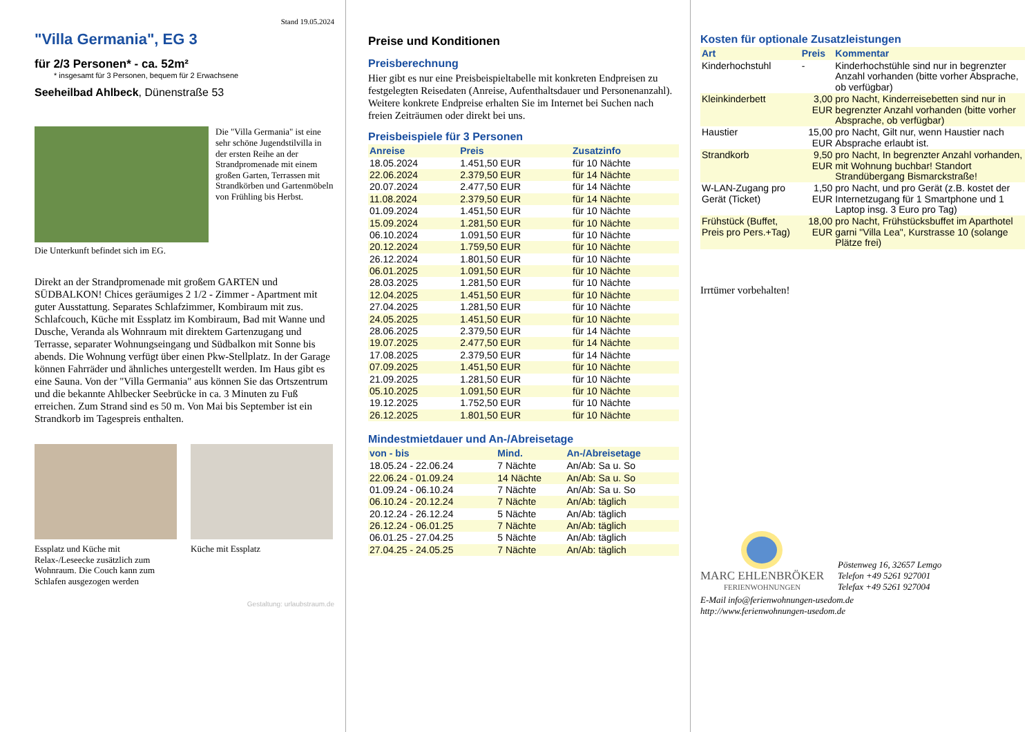Stand 19.05.2024
"Villa Germania", EG 3
für 2/3 Personen* - ca. 52m²
* insgesamt für 3 Personen, bequem für 2 Erwachsene
Seeheilbad Ahlbeck, Dünenstraße 53
Die "Villa Germania" ist eine sehr schöne Jugendstilvilla in der ersten Reihe an der Strandpromenade mit einem großen Garten, Terrassen mit Strandkörben und Gartenmöbeln von Frühling bis Herbst.
Die Unterkunft befindet sich im EG.
Direkt an der Strandpromenade mit großem GARTEN und SÜDBALKON! Chices geräumiges 2 1/2 - Zimmer - Apartment mit guter Ausstattung. Separates Schlafzimmer, Kombiraum mit zus. Schlafcouch, Küche mit Essplatz im Kombiraum, Bad mit Wanne und Dusche, Veranda als Wohnraum mit direktem Gartenzugang und Terrasse, separater Wohnungseingang und Südbalkon mit Sonne bis abends. Die Wohnung verfügt über einen Pkw-Stellplatz. In der Garage können Fahrräder und ähnliches untergestellt werden. Im Haus gibt es eine Sauna. Von der "Villa Germania" aus können Sie das Ortszentrum und die bekannte Ahlbecker Seebrücke in ca. 3 Minuten zu Fuß erreichen. Zum Strand sind es 50 m. Von Mai bis September ist ein Strandkorb im Tagespreis enthalten.
Essplatz und Küche mit Relax-/Leseecke zusätzlich zum Wohnraum. Die Couch kann zum Schlafen ausgezogen werden
Küche mit Essplatz
Gestaltung: urlaubstraum.de
Preise und Konditionen
Preisberechnung
Hier gibt es nur eine Preisbeispieltabelle mit konkreten Endpreisen zu festgelegten Reisedaten (Anreise, Aufenthaltsdauer und Personenanzahl). Weitere konkrete Endpreise erhalten Sie im Internet bei Suchen nach freien Zeiträumen oder direkt bei uns.
Preisbeispiele für 3 Personen
| Anreise | Preis | Zusatzinfo |
| --- | --- | --- |
| 18.05.2024 | 1.451,50 EUR | für 10 Nächte |
| 22.06.2024 | 2.379,50 EUR | für 14 Nächte |
| 20.07.2024 | 2.477,50 EUR | für 14 Nächte |
| 11.08.2024 | 2.379,50 EUR | für 14 Nächte |
| 01.09.2024 | 1.451,50 EUR | für 10 Nächte |
| 15.09.2024 | 1.281,50 EUR | für 10 Nächte |
| 06.10.2024 | 1.091,50 EUR | für 10 Nächte |
| 20.12.2024 | 1.759,50 EUR | für 10 Nächte |
| 26.12.2024 | 1.801,50 EUR | für 10 Nächte |
| 06.01.2025 | 1.091,50 EUR | für 10 Nächte |
| 28.03.2025 | 1.281,50 EUR | für 10 Nächte |
| 12.04.2025 | 1.451,50 EUR | für 10 Nächte |
| 27.04.2025 | 1.281,50 EUR | für 10 Nächte |
| 24.05.2025 | 1.451,50 EUR | für 10 Nächte |
| 28.06.2025 | 2.379,50 EUR | für 14 Nächte |
| 19.07.2025 | 2.477,50 EUR | für 14 Nächte |
| 17.08.2025 | 2.379,50 EUR | für 14 Nächte |
| 07.09.2025 | 1.451,50 EUR | für 10 Nächte |
| 21.09.2025 | 1.281,50 EUR | für 10 Nächte |
| 05.10.2025 | 1.091,50 EUR | für 10 Nächte |
| 19.12.2025 | 1.752,50 EUR | für 10 Nächte |
| 26.12.2025 | 1.801,50 EUR | für 10 Nächte |
Mindestmietdauer und An-/Abreisetage
| von - bis | Mind. | An-/Abreisetage |
| --- | --- | --- |
| 18.05.24 - 22.06.24 | 7 Nächte | An/Ab: Sa u. So |
| 22.06.24 - 01.09.24 | 14 Nächte | An/Ab: Sa u. So |
| 01.09.24 - 06.10.24 | 7 Nächte | An/Ab: Sa u. So |
| 06.10.24 - 20.12.24 | 7 Nächte | An/Ab: täglich |
| 20.12.24 - 26.12.24 | 5 Nächte | An/Ab: täglich |
| 26.12.24 - 06.01.25 | 7 Nächte | An/Ab: täglich |
| 06.01.25 - 27.04.25 | 5 Nächte | An/Ab: täglich |
| 27.04.25 - 24.05.25 | 7 Nächte | An/Ab: täglich |
Kosten für optionale Zusatzleistungen
| Art | Preis | Kommentar |
| --- | --- | --- |
| Kinderhochstuhl | - | Kinderhochstühle sind nur in begrenzter Anzahl vorhanden (bitte vorher Absprache, ob verfügbar) |
| Kleinkinderbett | 3,00 EUR | pro Nacht, Kinderreisebetten sind nur in begrenzter Anzahl vorhanden (bitte vorher Absprache, ob verfügbar) |
| Haustier | 15,00 EUR | pro Nacht, Gilt nur, wenn Haustier nach Absprache erlaubt ist. |
| Strandkorb | 9,50 EUR | pro Nacht, In begrenzter Anzahl vorhanden, mit Wohnung buchbar! Standort Strandübergang Bismarckstraße! |
| W-LAN-Zugang pro Gerät (Ticket) | 1,50 EUR | pro Nacht, und pro Gerät (z.B. kostet der Internetzugang für 1 Smartphone und 1 Laptop insg. 3 Euro pro Tag) |
| Frühstück (Buffet, Preis pro Pers.+Tag) | 18,00 EUR | pro Nacht, Frühstücksbuffet im Aparthotel garni "Villa Lea", Kurstrasse 10 (solange Plätze frei) |
Irrtümer vorbehalten!
MARC EHLENBRÖKER
FERIENWOHNUNGEN
Pöstenweg 16, 32657 Lemgo
Telefon +49 5261 927001
Telefax +49 5261 927004
E-Mail info@ferienwohnungen-usedom.de
http://www.ferienwohnungen-usedom.de